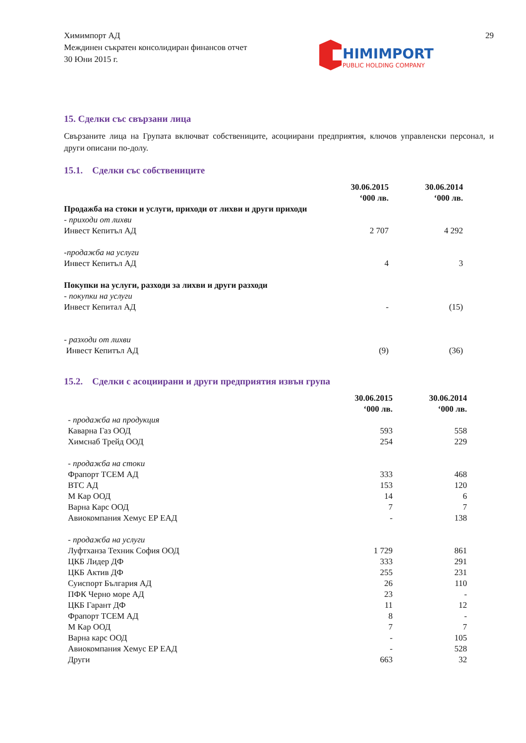Химимпорт АД
Междинен съкратен консолидиран финансов отчет
30 Юни 2015 г.
HIMIMPORT
PUBLIC HOLDING COMPANY
29
15. Сделки със свързани лица
Свързаните лица на Групата включват собствениците, асоциирани предприятия, ключов управленски персонал, и други описани по-долу.
15.1. Сделки със собствениците
| | 30.06.2015 ‘000 лв. | 30.06.2014 ‘000 лв. |
| Продажба на стоки и услуги, приходи от лихви и други приходи | | |
| - приходи от лихви | | |
| Инвест Кепитъл АД | 2 707 | 4 292 |
| -продажба на услуги | | |
| Инвест Кепитъл АД | 4 | 3 |
| Покупки на услуги, разходи за лихви и други разходи | | |
| - покупки на услуги | | |
| Инвест Кепитал АД | - | (15) |
| - разходи от лихви | | |
| Инвест Кепитъл АД | (9) | (36) |
15.2. Сделки с асоциирани и други предприятия извън група
| | 30.06.2015 ‘000 лв. | 30.06.2014 ‘000 лв. |
| - продажба на продукция | | |
| Каварна Газ ООД | 593 | 558 |
| Химснаб Трейд ООД | 254 | 229 |
| - продажба на стоки | | |
| Фрапорт ТСЕМ АД | 333 | 468 |
| ВТС АД | 153 | 120 |
| М Кар ООД | 14 | 6 |
| Варна Карс ООД | 7 | 7 |
| Авиокомпания Хемус ЕР ЕАД | - | 138 |
| - продажба на услуги | | |
| Луфтханза Техник София ООД | 1 729 | 861 |
| ЦКБ Лидер ДФ | 333 | 291 |
| ЦКБ Актив ДФ | 255 | 231 |
| Суиспорт България АД | 26 | 110 |
| ПФК Черно море АД | 23 | - |
| ЦКБ Гарант ДФ | 11 | 12 |
| Фрапорт ТСЕМ АД | 8 | - |
| М Кар ООД | 7 | 7 |
| Варна карс ООД | - | 105 |
| Авиокомпания Хемус ЕР ЕАД | - | 528 |
| Други | 663 | 32 |